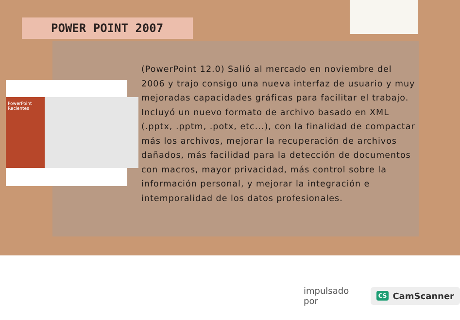POWER POINT 2007
PowerPoint
Recientes
(PowerPoint 12.0) Salió al mercado en noviembre del 2006 y trajo consigo una nueva interfaz de usuario y muy mejoradas capacidades gráficas para facilitar el trabajo. Incluyó un nuevo formato de archivo basado en XML (.pptx, .pptm, .potx, etc...), con la finalidad de compactar más los archivos, mejorar la recuperación de archivos dañados, más facilidad para la detección de documentos con macros, mayor privacidad, más control sobre la información personal, y mejorar la integración e intemporalidad de los datos profesionales.
impulsado por CS CamScanner